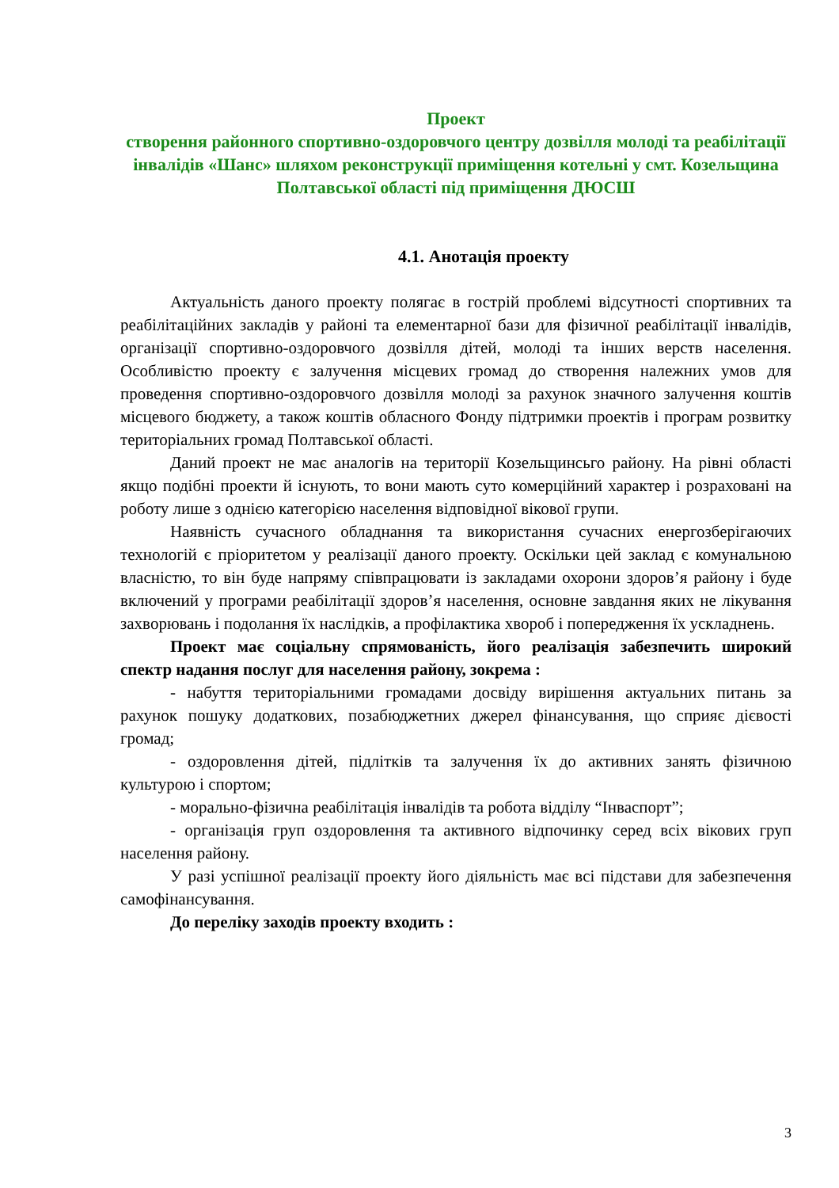Проект
створення районного спортивно-оздоровчого центру дозвілля молоді та реабілітації інвалідів «Шанс» шляхом реконструкції приміщення котельні у смт. Козельщина Полтавської області під приміщення ДЮСШ
4.1. Анотація проекту
Актуальність даного проекту полягає в гострій проблемі відсутності спортивних та реабілітаційних закладів у районі та елементарної бази для фізичної реабілітації інвалідів, організації спортивно-оздоровчого дозвілля дітей, молоді та інших верств населення. Особливістю проекту є залучення місцевих громад до створення належних умов для проведення спортивно-оздоровчого дозвілля молоді за рахунок значного залучення коштів місцевого бюджету, а також коштів обласного Фонду підтримки проектів і програм розвитку територіальних громад Полтавської області.
Даний проект не має аналогів на території Козельщинсьго району. На рівні області якщо подібні проекти й існують, то вони мають суто комерційний характер і розраховані на роботу лише з однією категорією населення відповідної вікової групи.
Наявність сучасного обладнання та використання сучасних енергозберігаючих технологій є пріоритетом у реалізації даного проекту. Оскільки цей заклад є комунальною власністю, то він буде напряму співпрацювати із закладами охорони здоров’я району і буде включений у програми реабілітації здоров’я населення, основне завдання яких не лікування захворювань і подолання їх наслідків, а профілактика хвороб і попередження їх ускладнень.
Проект має соціальну спрямованість, його реалізація забезпечить широкий спектр надання послуг для населення району, зокрема :
- набуття територіальними громадами досвіду вирішення актуальних питань за рахунок пошуку додаткових, позабюджетних джерел фінансування, що сприяє дієвості громад;
- оздоровлення дітей, підлітків та залучення їх до активних занять фізичною культурою і спортом;
- морально-фізична реабілітація інвалідів та робота відділу “Інваспорт”;
- організація груп оздоровлення та активного відпочинку серед всіх вікових груп населення району.
У разі успішної реалізації проекту його діяльність має всі підстави для забезпечення самофінансування.
До переліку заходів проекту входить :
3